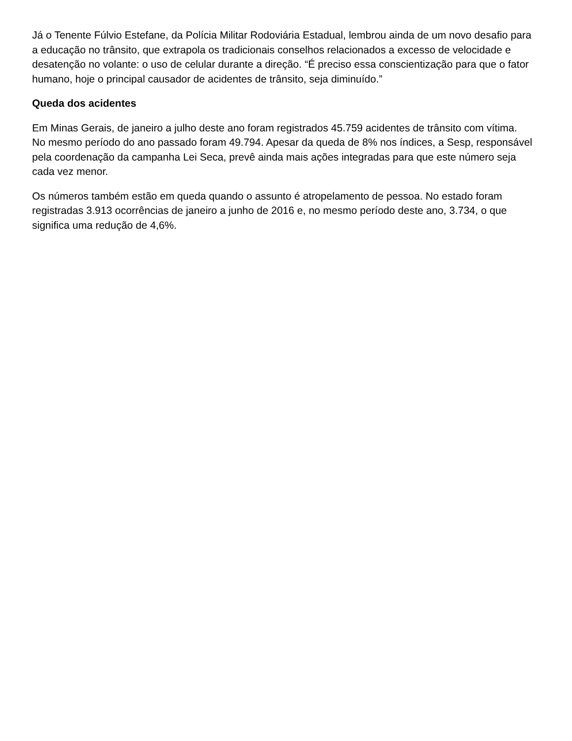Já o Tenente Fúlvio Estefane, da Polícia Militar Rodoviária Estadual, lembrou ainda de um novo desafio para a educação no trânsito, que extrapola os tradicionais conselhos relacionados a excesso de velocidade e desatenção no volante: o uso de celular durante a direção. “É preciso essa conscientização para que o fator humano, hoje o principal causador de acidentes de trânsito, seja diminuído.”
Queda dos acidentes
Em Minas Gerais, de janeiro a julho deste ano foram registrados 45.759 acidentes de trânsito com vítima. No mesmo período do ano passado foram 49.794. Apesar da queda de 8% nos índices, a Sesp, responsável pela coordenação da campanha Lei Seca, prevê ainda mais ações integradas para que este número seja cada vez menor.
Os números também estão em queda quando o assunto é atropelamento de pessoa. No estado foram registradas 3.913 ocorrências de janeiro a junho de 2016 e, no mesmo período deste ano, 3.734, o que significa uma redução de 4,6%.